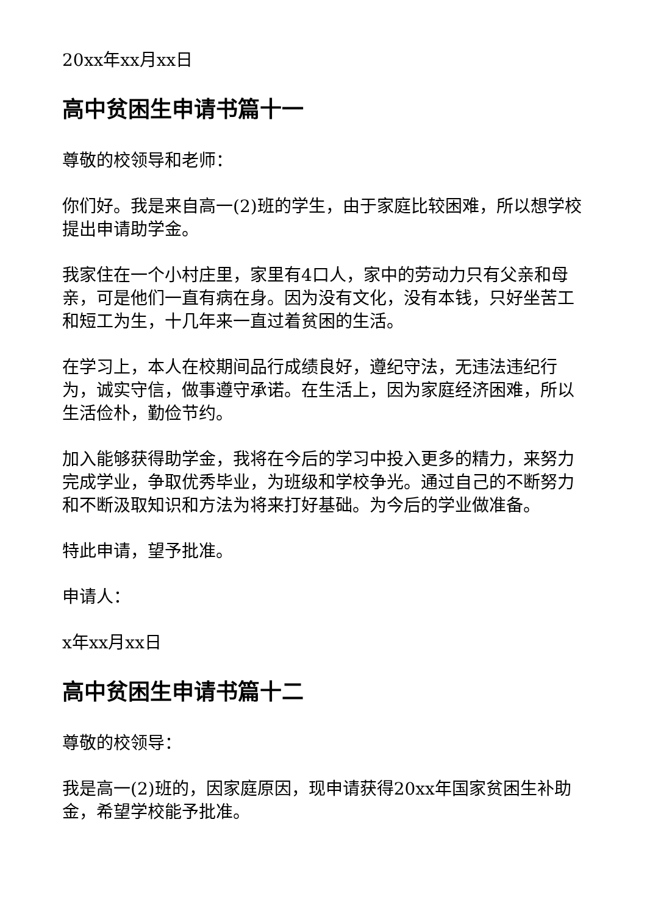20xx年xx月xx日
高中贫困生申请书篇十一
尊敬的校领导和老师：
你们好。我是来自高一(2)班的学生，由于家庭比较困难，所以想学校提出申请助学金。
我家住在一个小村庄里，家里有4口人，家中的劳动力只有父亲和母亲，可是他们一直有病在身。因为没有文化，没有本钱，只好坐苦工和短工为生，十几年来一直过着贫困的生活。
在学习上，本人在校期间品行成绩良好，遵纪守法，无违法违纪行为，诚实守信，做事遵守承诺。在生活上，因为家庭经济困难，所以生活俭朴，勤俭节约。
加入能够获得助学金，我将在今后的学习中投入更多的精力，来努力完成学业，争取优秀毕业，为班级和学校争光。通过自己的不断努力和不断汲取知识和方法为将来打好基础。为今后的学业做准备。
特此申请，望予批准。
申请人：
x年xx月xx日
高中贫困生申请书篇十二
尊敬的校领导：
我是高一(2)班的，因家庭原因，现申请获得20xx年国家贫困生补助金，希望学校能予批准。